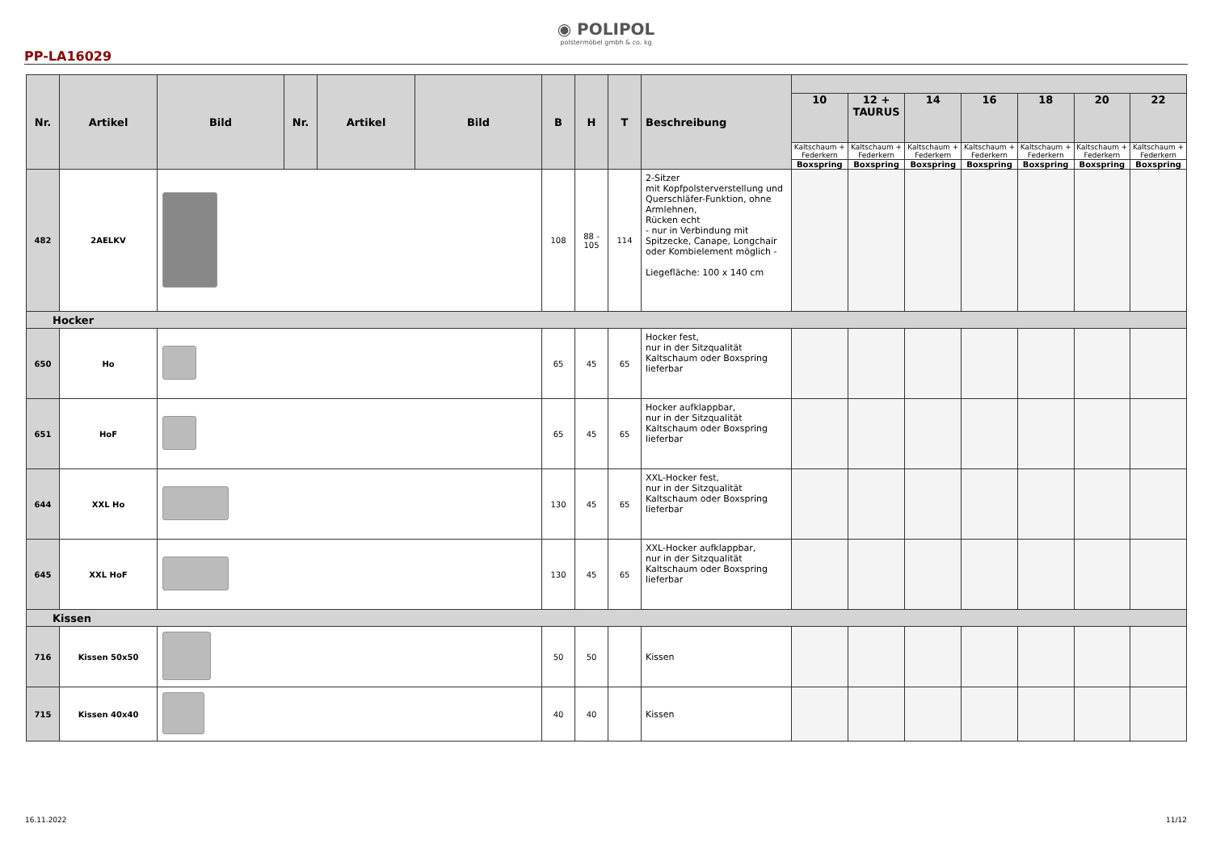◉ POLIPOL
polstermöbel gmbh & co. kg
PP-LA16029
| Nr. | Artikel | Bild | Nr. | Artikel | Bild | B | H | T | Beschreibung | | | | | | | |
| --- | --- | --- | --- | --- | --- | --- | --- | --- | --- | --- | --- | --- | --- | --- | --- | --- |
| | | | | | | | | | | 10 | 12 + TAURUS | 14 | 16 | 18 | 20 | 22 |
| | | | | | | | | | | Kaltschaum + Federkern | Kaltschaum + Federkern | Kaltschaum + Federkern | Kaltschaum + Federkern | Kaltschaum + Federkern | Kaltschaum + Federkern | Kaltschaum + Federkern |
| | | | | | | | | | | Boxspring | Boxspring | Boxspring | Boxspring | Boxspring | Boxspring | Boxspring |
| 482 | 2AELKV | | | | | 108 | 88 - 105 | 114 | 2-Sitzer mit Kopfpolsterverstellung und Querschläfer-Funktion, ohne Armlehnen, Rücken echt - nur in Verbindung mit Spitzecke, Canape, Longchair oder Kombielement möglich - Liegefläche: 100 x 140 cm | | | | | | | |
| Hocker | | | | | | | | | | | | | | | | |
| 650 | Ho | | | | | 65 | 45 | 65 | Hocker fest, nur in der Sitzqualität Kaltschaum oder Boxspring lieferbar | | | | | | | |
| 651 | HoF | | | | | 65 | 45 | 65 | Hocker aufklappbar, nur in der Sitzqualität Kaltschaum oder Boxspring lieferbar | | | | | | | |
| 644 | XXL Ho | | | | | 130 | 45 | 65 | XXL-Hocker fest, nur in der Sitzqualität Kaltschaum oder Boxspring lieferbar | | | | | | | |
| 645 | XXL HoF | | | | | 130 | 45 | 65 | XXL-Hocker aufklappbar, nur in der Sitzqualität Kaltschaum oder Boxspring lieferbar | | | | | | | |
| Kissen | | | | | | | | | | | | | | | | |
| 716 | Kissen 50x50 | | | | | 50 | 50 | | Kissen | | | | | | | |
| 715 | Kissen 40x40 | | | | | 40 | 40 | | Kissen | | | | | | | |
16.11.2022 11/12